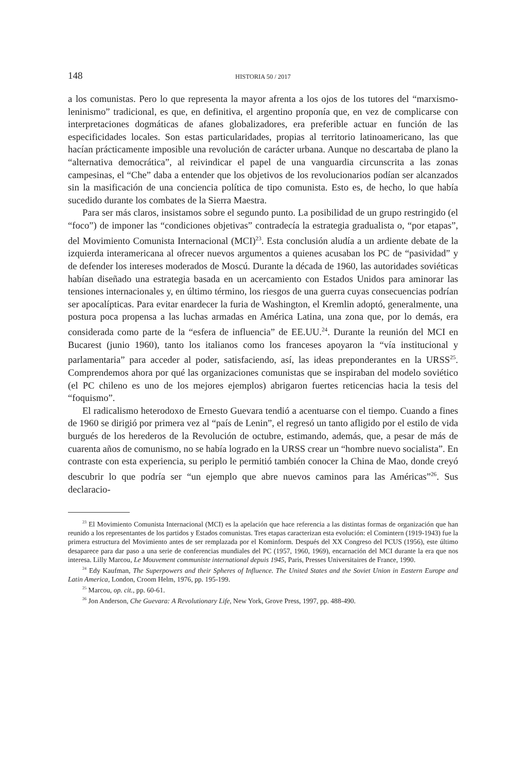148 HISTORIA 50 / 2017
a los comunistas. Pero lo que representa la mayor afrenta a los ojos de los tutores del “marxismo-leninismo” tradicional, es que, en definitiva, el argentino proponía que, en vez de complicarse con interpretaciones dogmáticas de afanes globalizadores, era preferible actuar en función de las especificidades locales. Son estas particularidades, propias al territorio latinoamericano, las que hacían prácticamente imposible una revolución de carácter urbana. Aunque no descartaba de plano la “alternativa democrática”, al reivindicar el papel de una vanguardia circunscrita a las zonas campesinas, el “Che” daba a entender que los objetivos de los revolucionarios podían ser alcanzados sin la masificación de una conciencia política de tipo comunista. Esto es, de hecho, lo que había sucedido durante los combates de la Sierra Maestra.
Para ser más claros, insistamos sobre el segundo punto. La posibilidad de un grupo restringido (el “foco”) de imponer las “condiciones objetivas” contradecía la estrategia gradualista o, “por etapas”, del Movimiento Comunista Internacional (MCI)<sup>23</sup>. Esta conclusión aludía a un ardiente debate de la izquierda interamericana al ofrecer nuevos argumentos a quienes acusaban los PC de “pasividad” y de defender los intereses moderados de Moscú. Durante la década de 1960, las autoridades soviéticas habían diseñado una estrategia basada en un acercamiento con Estados Unidos para aminorar las tensiones internacionales y, en último término, los riesgos de una guerra cuyas consecuencias podrían ser apocalípticas. Para evitar enardecer la furia de Washington, el Kremlin adoptó, generalmente, una postura poca propensa a las luchas armadas en América Latina, una zona que, por lo demás, era considerada como parte de la “esfera de influencia” de EE.UU.<sup>24</sup>. Durante la reunión del MCI en Bucarest (junio 1960), tanto los italianos como los franceses apoyaron la “vía institucional y parlamentaria” para acceder al poder, satisfaciendo, así, las ideas preponderantes en la URSS<sup>25</sup>. Comprendemos ahora por qué las organizaciones comunistas que se inspiraban del modelo soviético (el PC chileno es uno de los mejores ejemplos) abrigaron fuertes reticencias hacia la tesis del “foquismo”.
El radicalismo heterodoxo de Ernesto Guevara tendió a acentuarse con el tiempo. Cuando a fines de 1960 se dirigió por primera vez al “país de Lenin”, el regresó un tanto afligido por el estilo de vida burgués de los herederos de la Revolución de octubre, estimando, además, que, a pesar de más de cuarenta años de comunismo, no se había logrado en la URSS crear un “hombre nuevo socialista”. En contraste con esta experiencia, su periplo le permitió también conocer la China de Mao, donde creyó descubrir lo que podría ser “un ejemplo que abre nuevos caminos para las Américas”<sup>26</sup>. Sus declaracio-
<sup>23</sup> El Movimiento Comunista Internacional (MCI) es la apelación que hace referencia a las distintas formas de organización que han reunido a los representantes de los partidos y Estados comunistas. Tres etapas caracterizan esta evolución: el Comintern (1919-1943) fue la primera estructura del Movimiento antes de ser remplazada por el Kominform. Después del XX Congreso del PCUS (1956), este último desaparece para dar paso a una serie de conferencias mundiales del PC (1957, 1960, 1969), encarnación del MCI durante la era que nos interesa. Lilly Marcou, Le Mouvement communiste international depuis 1945, Paris, Presses Universitaires de France, 1990.
<sup>24</sup> Edy Kaufman, The Superpowers and their Spheres of Influence. The United States and the Soviet Union in Eastern Europe and Latin America, London, Croom Helm, 1976, pp. 195-199.
<sup>25</sup> Marcou, op. cit., pp. 60-61.
<sup>26</sup> Jon Anderson, Che Guevara: A Revolutionary Life, New York, Grove Press, 1997, pp. 488-490.